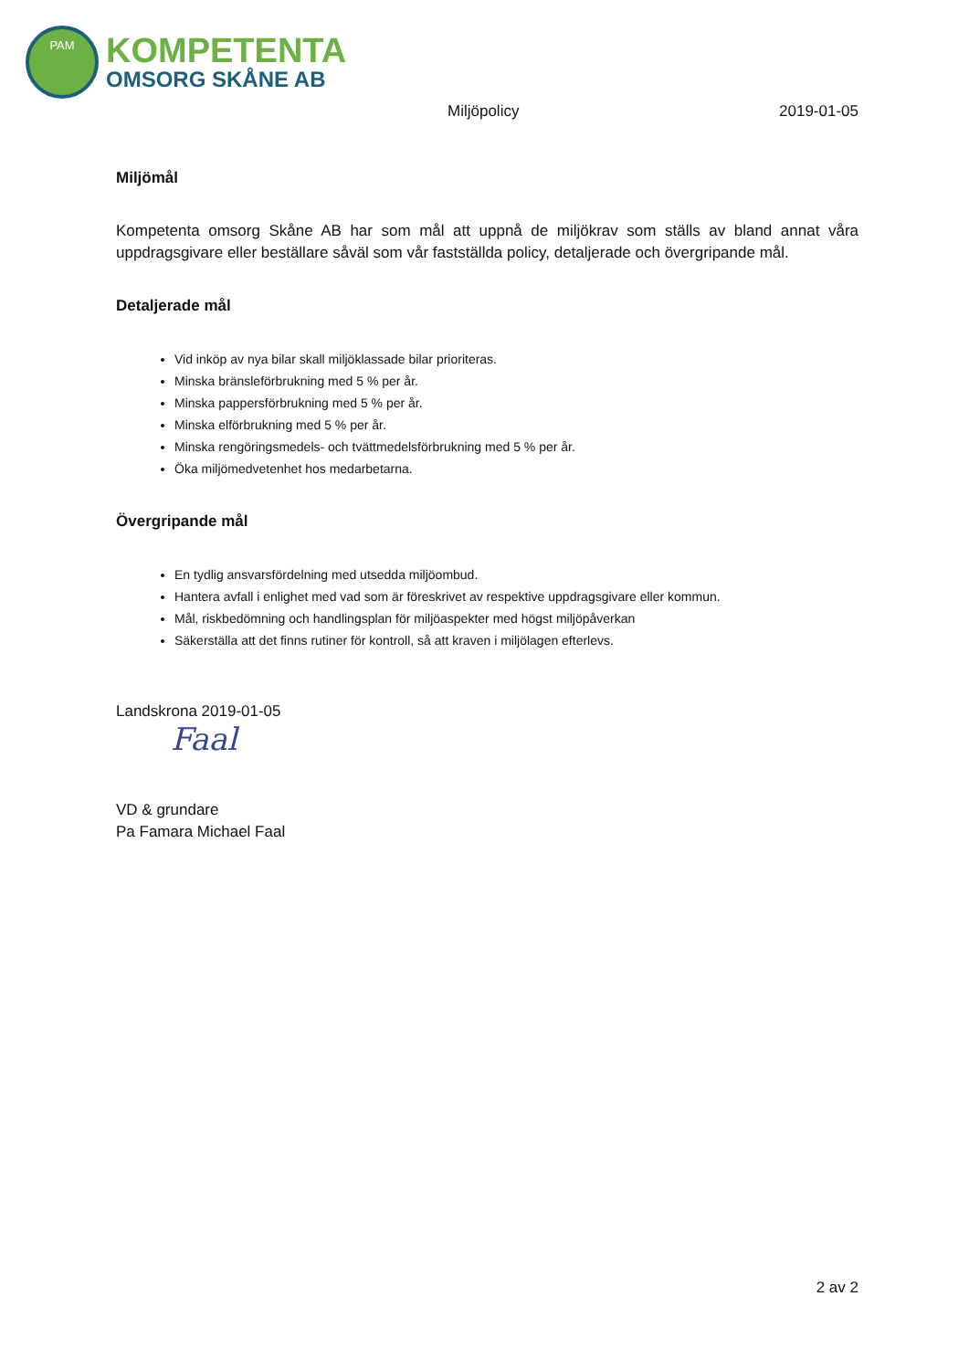PAM
KOMPETENTA
OMSORG SKÅNE AB
Miljöpolicy 2019-01-05
Miljömål
Kompetenta omsorg Skåne AB har som mål att uppnå de miljökrav som ställs av bland annat våra uppdragsgivare eller beställare såväl som vår fastställda policy, detaljerade och övergripande mål.
Detaljerade mål
Vid inköp av nya bilar skall miljöklassade bilar prioriteras.
Minska bränsleförbrukning med 5 % per år.
Minska pappersförbrukning med 5 % per år.
Minska elförbrukning med 5 % per år.
Minska rengöringsmedels- och tvättmedelsförbrukning med 5 % per år.
Öka miljömedvetenhet hos medarbetarna.
Övergripande mål
En tydlig ansvarsfördelning med utsedda miljöombud.
Hantera avfall i enlighet med vad som är föreskrivet av respektive uppdragsgivare eller kommun.
Mål, riskbedömning och handlingsplan för miljöaspekter med högst miljöpåverkan
Säkerställa att det finns rutiner för kontroll, så att kraven i miljölagen efterlevs.
Landskrona 2019-01-05
Faal
VD & grundare
Pa Famara Michael Faal
2 av 2